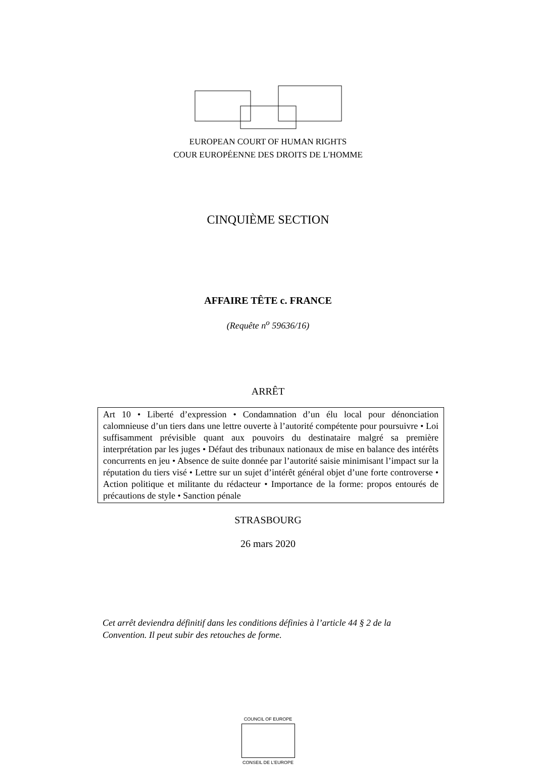EUROPEAN COURT OF HUMAN RIGHTS
COUR EUROPÉENNE DES DROITS DE L'HOMME
CINQUIÈME SECTION
AFFAIRE TÊTE c. FRANCE
(Requête n<sup>o</sup> 59636/16)
ARRÊT
Art 10 • Liberté d’expression • Condamnation d’un élu local pour dénonciation calomnieuse d’un tiers dans une lettre ouverte à l’autorité compétente pour poursuivre • Loi suffisamment prévisible quant aux pouvoirs du destinataire malgré sa première interprétation par les juges • Défaut des tribunaux nationaux de mise en balance des intérêts concurrents en jeu • Absence de suite donnée par l’autorité saisie minimisant l’impact sur la réputation du tiers visé • Lettre sur un sujet d’intérêt général objet d’une forte controverse • Action politique et militante du rédacteur • Importance de la forme: propos entourés de précautions de style • Sanction pénale
STRASBOURG
26 mars 2020
Cet arrêt deviendra définitif dans les conditions définies à l’article 44 § 2 de la Convention. Il peut subir des retouches de forme.
COUNCIL OF EUROPE
CONSEIL DE L’EUROPE